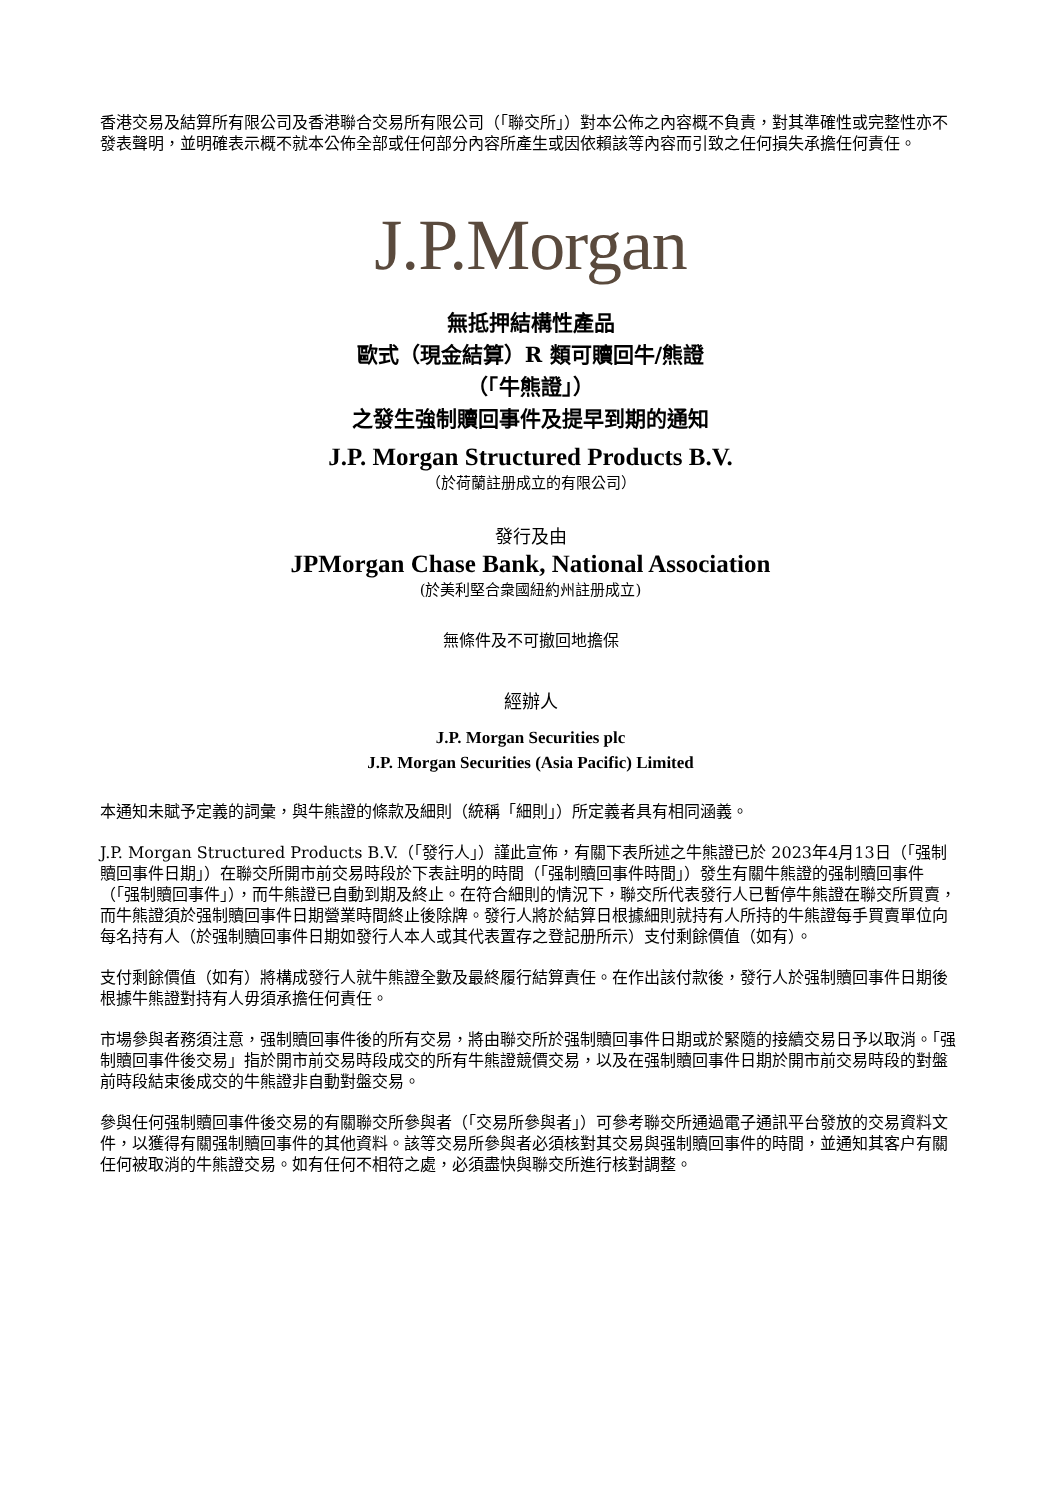香港交易及結算所有限公司及香港聯合交易所有限公司（「聯交所」）對本公佈之內容概不負責，對其準確性或完整性亦不發表聲明，並明確表示概不就本公佈全部或任何部分內容所產生或因依賴該等內容而引致之任何損失承擔任何責任。
J.P.Morgan
無抵押結構性產品
歐式（現金結算）R 類可贖回牛/熊證
（「牛熊證」）
之發生強制贖回事件及提早到期的通知
J.P. Morgan Structured Products B.V.
（於荷蘭註册成立的有限公司）
發行及由
JPMorgan Chase Bank, National Association
(於美利堅合衆國紐約州註册成立)
無條件及不可撤回地擔保
經辦人
J.P. Morgan Securities plc
J.P. Morgan Securities (Asia Pacific) Limited
本通知未賦予定義的詞彙，與牛熊證的條款及細則（統稱「細則」）所定義者具有相同涵義。
J.P. Morgan Structured Products B.V.（「發行人」）謹此宣佈，有關下表所述之牛熊證已於 2023年4月13日（「强制贖回事件日期」）在聯交所開市前交易時段於下表註明的時間（「强制贖回事件時間」）發生有關牛熊證的强制贖回事件（「强制贖回事件」），而牛熊證已自動到期及終止。在符合細則的情況下，聯交所代表發行人已暫停牛熊證在聯交所買賣，而牛熊證須於强制贖回事件日期營業時間終止後除牌。發行人將於結算日根據細則就持有人所持的牛熊證每手買賣單位向每名持有人（於强制贖回事件日期如發行人本人或其代表置存之登記册所示）支付剩餘價值（如有）。
支付剩餘價值（如有）將構成發行人就牛熊證全數及最終履行結算責任。在作出該付款後，發行人於强制贖回事件日期後根據牛熊證對持有人毋須承擔任何責任。
市場參與者務須注意，强制贖回事件後的所有交易，將由聯交所於强制贖回事件日期或於緊隨的接續交易日予以取消。「强制贖回事件後交易」指於開市前交易時段成交的所有牛熊證競價交易，以及在强制贖回事件日期於開市前交易時段的對盤前時段結束後成交的牛熊證非自動對盤交易。
參與任何强制贖回事件後交易的有關聯交所參與者（「交易所參與者」）可參考聯交所通過電子通訊平台發放的交易資料文件，以獲得有關强制贖回事件的其他資料。該等交易所參與者必須核對其交易與强制贖回事件的時間，並通知其客户有關任何被取消的牛熊證交易。如有任何不相符之處，必須盡快與聯交所進行核對調整。